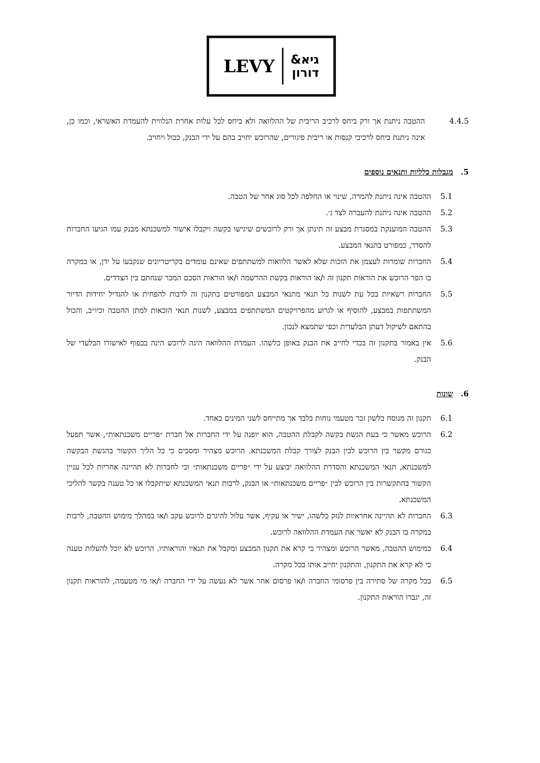LEVY גיא&
דורון
4.4.5 ההטבה ניתנת אך ורק ביחס לרכיב הריבית של ההלוואה ולא ביחס לכל עלות אחרת הנלווית להעמדת האשראי, וכמו כן, אינה ניתנת ביחס לרכיבי קנסות או ריבית פיגורים, שהרוכש יחויב בהם על ידי הבנק, ככול ויחויב.
5. מגבלות כלליות ותנאים נוספים
5.1 ההטבה אינה ניתנת להמרה, שינוי או החלפה לכל סוג אחר של הטבה.
5.2 ההטבה אינה ניתנת להעברה לצד ג׳.
5.3 ההטבה המוענקת במסגרת מבצע זה תינתן אך ורק לרוכשים שיגישו בקשה ויקבלו אישור למשכנתא מבנק עמו הגיעו החברות להסדר, כמפורט בתנאי המבצע.
5.4 החברות שומרות לעצמן את הזכות שלא לאשר הלוואות למשתתפים שאינם עומדים בקריטריונים שנקבעו על ידן, או במקרה בו הפר הרוכש את הוראות תקנון זה ו/או הוראות בקשת ההרשמה ו/או הוראות הסכם המכר שנחתם בין הצדדים.
5.5 החברות רשאיות בכל עת לשנות כל תנאי מתנאי המבצע המפורטים בתקנון זה לרבות להפחית או להגדיל יחידות הדיור המשתתפות במבצע, להוסיף או לגרוע מהפרויקטים המשתתפים במבצע, לשנות תנאי הזכאות למתן ההטבה וכיו״ב, והכול בהתאם לשיקול דעתן הבלעדית וכפי שתמצא לנכון.
5.6 אין באמור בתקנון זה בכדי לחייב את הבנק באופן כלשהו. העמדת ההלוואה הינה לרוכש הינה בכפוף לאישורו הבלעדי של הבנק.
6. שונות
6.1 תקנון זה מנוסח בלשון זכר מטעמי נוחות בלבד אך מתייחס לשני המינים כאחד.
6.2 הרוכש מאשר כי בעת הגשת בקשה לקבלת ההטבה, הוא יופנה על ידי החברות אל חברת ״פריים משכנתאות״, אשר תפעל כגורם מקשר בין הרוכש לבין הבנק לצורך קבלת המשכנתא. הרוכש מצהיר ומסכים כי כל הליך הקשור בהגשת הבקשה למשכנתא, תנאי המשכנתא והסדרת ההלוואה יבוצע על ידי ״פריים משכנתאות״ וכי לחברות לא תהיינה אחריות לכל עניין הקשור בהתקשרות בין הרוכש לבין ״פריים משכנתאות״ או הבנק, לרבות תנאי המשכנתא שיתקבלו או כל טענה בקשר להליכי המשכנתא.
6.3 החברות לא תהיינה אחראיות לנזק כלשהו, ישיר או עקיף, אשר עלול להיגרם לרוכש עקב ו/או במהלך מימוש ההטבה, לרבות במקרה בו הבנק לא יאשר את העמדת ההלוואה לרוכש.
6.4 במימוש ההטבה, מאשר הרוכש ומצהיר כי קרא את תקנון המבצע ומקבל את תנאיו והוראותיו. הרוכש לא יוכל להעלות טענה כי לא קרא את התקנון, והתקנון יחייב אותו בכל מקרה.
6.5 בכל מקרה של סתירה בין פרסומי החברה ו/או פרסום אחר אשר לא נעשה על ידי החברה ו/או מי מטעמה, להוראות תקנון זה, יגברו הוראות התקנון.